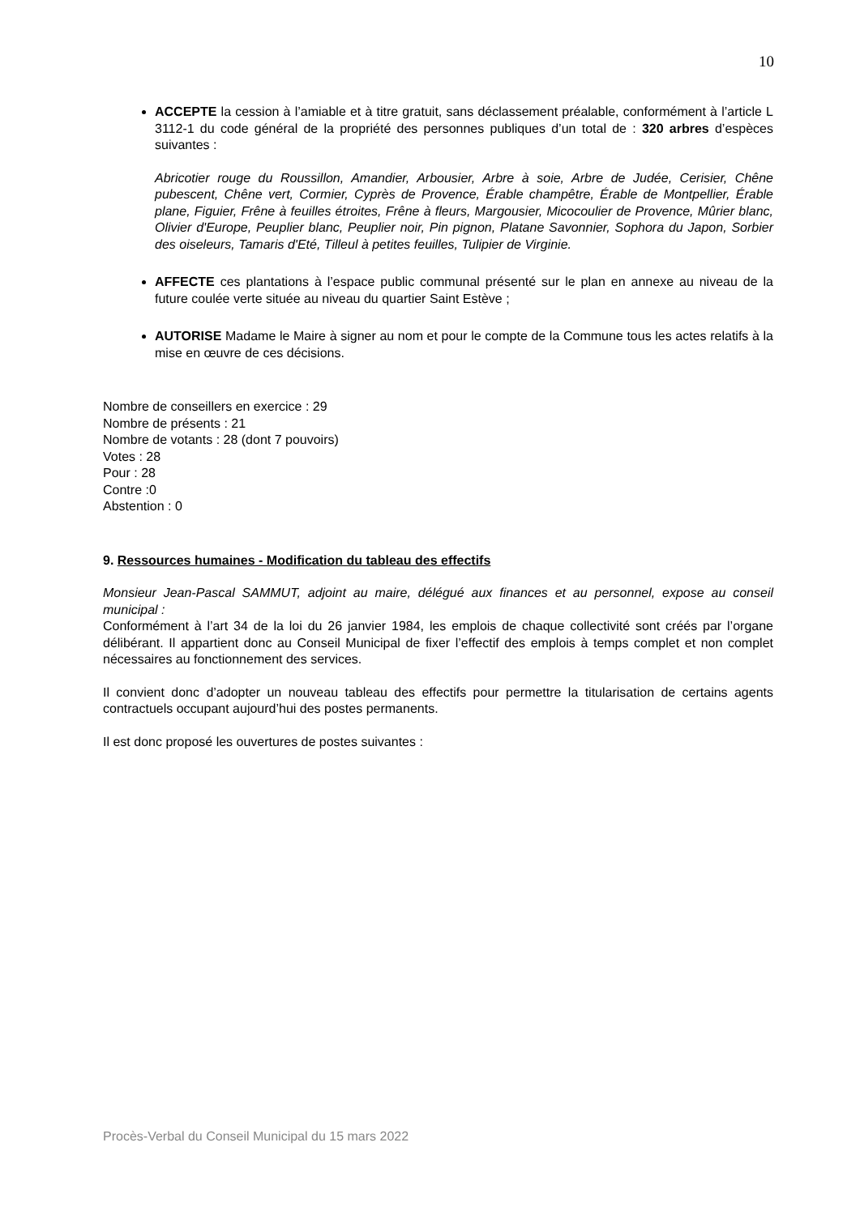10
ACCEPTE la cession à l’amiable et à titre gratuit, sans déclassement préalable, conformément à l’article L 3112-1 du code général de la propriété des personnes publiques d’un total de : 320 arbres d’espèces suivantes :
Abricotier rouge du Roussillon, Amandier, Arbousier, Arbre à soie, Arbre de Judée, Cerisier, Chêne pubescent, Chêne vert, Cormier, Cyprès de Provence, Érable champêtre, Érable de Montpellier, Érable plane, Figuier, Frêne à feuilles étroites, Frêne à fleurs, Margousier, Micocoulier de Provence, Mûrier blanc, Olivier d'Europe, Peuplier blanc, Peuplier noir, Pin pignon, Platane Savonnier, Sophora du Japon, Sorbier des oiseleurs, Tamaris d'Eté, Tilleul à petites feuilles, Tulipier de Virginie.
AFFECTE ces plantations à l’espace public communal présenté sur le plan en annexe au niveau de la future coulée verte située au niveau du quartier Saint Estève ;
AUTORISE Madame le Maire à signer au nom et pour le compte de la Commune tous les actes relatifs à la mise en œuvre de ces décisions.
Nombre de conseillers en exercice : 29
Nombre de présents : 21
Nombre de votants : 28 (dont 7 pouvoirs)
Votes : 28
Pour : 28
Contre :0
Abstention : 0
9. Ressources humaines - Modification du tableau des effectifs
Monsieur Jean-Pascal SAMMUT, adjoint au maire, délégué aux finances et au personnel, expose au conseil municipal :
Conformément à l’art 34 de la loi du 26 janvier 1984, les emplois de chaque collectivité sont créés par l’organe délibérant. Il appartient donc au Conseil Municipal de fixer l’effectif des emplois à temps complet et non complet nécessaires au fonctionnement des services.
Il convient donc d’adopter un nouveau tableau des effectifs pour permettre la titularisation de certains agents contractuels occupant aujourd’hui des postes permanents.
Il est donc proposé les ouvertures de postes suivantes :
Procès-Verbal du Conseil Municipal du 15 mars 2022